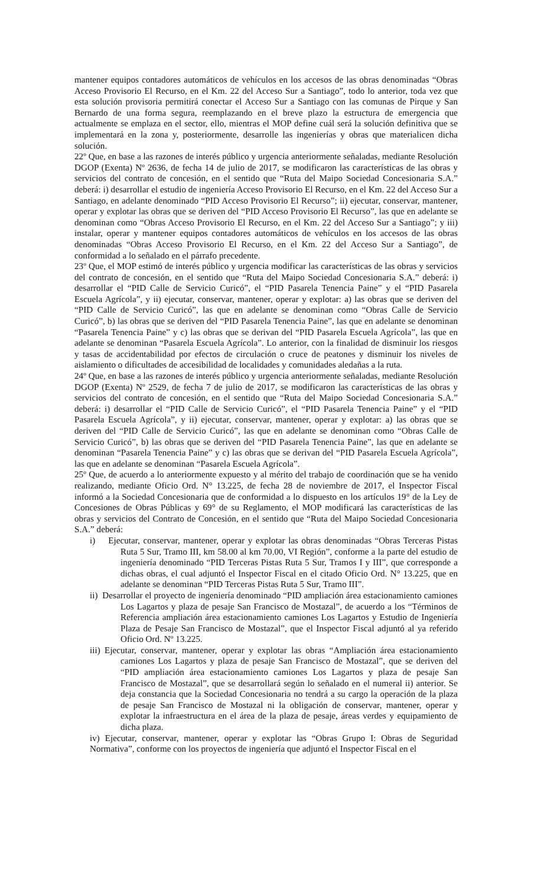mantener equipos contadores automáticos de vehículos en los accesos de las obras denominadas “Obras Acceso Provisorio El Recurso, en el Km. 22 del Acceso Sur a Santiago”, todo lo anterior, toda vez que esta solución provisoria permitirá conectar el Acceso Sur a Santiago con las comunas de Pirque y San Bernardo de una forma segura, reemplazando en el breve plazo la estructura de emergencia que actualmente se emplaza en el sector, ello, mientras el MOP define cuál será la solución definitiva que se implementará en la zona y, posteriormente, desarrolle las ingenierías y obras que materialicen dicha solución.
22º Que, en base a las razones de interés público y urgencia anteriormente señaladas, mediante Resolución DGOP (Exenta) Nº 2636, de fecha 14 de julio de 2017, se modificaron las características de las obras y servicios del contrato de concesión, en el sentido que “Ruta del Maipo Sociedad Concesionaria S.A.” deberá: i) desarrollar el estudio de ingeniería Acceso Provisorio El Recurso, en el Km. 22 del Acceso Sur a Santiago, en adelante denominado “PID Acceso Provisorio El Recurso”; ii) ejecutar, conservar, mantener, operar y explotar las obras que se deriven del “PID Acceso Provisorio El Recurso”, las que en adelante se denominan como “Obras Acceso Provisorio El Recurso, en el Km. 22 del Acceso Sur a Santiago”; y iii) instalar, operar y mantener equipos contadores automáticos de vehículos en los accesos de las obras denominadas “Obras Acceso Provisorio El Recurso, en el Km. 22 del Acceso Sur a Santiago”, de conformidad a lo señalado en el párrafo precedente.
23º Que, el MOP estimó de interés público y urgencia modificar las características de las obras y servicios del contrato de concesión, en el sentido que “Ruta del Maipo Sociedad Concesionaria S.A.” deberá: i) desarrollar el “PID Calle de Servicio Curicó”, el “PID Pasarela Tenencia Paine” y el “PID Pasarela Escuela Agrícola”, y ii) ejecutar, conservar, mantener, operar y explotar: a) las obras que se deriven del “PID Calle de Servicio Curicó”, las que en adelante se denominan como “Obras Calle de Servicio Curicó”, b) las obras que se deriven del “PID Pasarela Tenencia Paine”, las que en adelante se denominan “Pasarela Tenencia Paine” y c) las obras que se derivan del “PID Pasarela Escuela Agrícola”, las que en adelante se denominan “Pasarela Escuela Agrícola”. Lo anterior, con la finalidad de disminuir los riesgos y tasas de accidentabilidad por efectos de circulación o cruce de peatones y disminuir los niveles de aislamiento o dificultades de accesibilidad de localidades y comunidades aledañas a la ruta.
24º Que, en base a las razones de interés público y urgencia anteriormente señaladas, mediante Resolución DGOP (Exenta) Nº 2529, de fecha 7 de julio de 2017, se modificaron las características de las obras y servicios del contrato de concesión, en el sentido que “Ruta del Maipo Sociedad Concesionaria S.A.” deberá: i) desarrollar el “PID Calle de Servicio Curicó”, el “PID Pasarela Tenencia Paine” y el “PID Pasarela Escuela Agrícola”, y ii) ejecutar, conservar, mantener, operar y explotar: a) las obras que se deriven del “PID Calle de Servicio Curicó”, las que en adelante se denominan como “Obras Calle de Servicio Curicó”, b) las obras que se deriven del “PID Pasarela Tenencia Paine”, las que en adelante se denominan “Pasarela Tenencia Paine” y c) las obras que se derivan del “PID Pasarela Escuela Agrícola”, las que en adelante se denominan “Pasarela Escuela Agrícola”.
25º Que, de acuerdo a lo anteriormente expuesto y al mérito del trabajo de coordinación que se ha venido realizando, mediante Oficio Ord. N° 13.225, de fecha 28 de noviembre de 2017, el Inspector Fiscal informó a la Sociedad Concesionaria que de conformidad a lo dispuesto en los artículos 19° de la Ley de Concesiones de Obras Públicas y 69° de su Reglamento, el MOP modificará las características de las obras y servicios del Contrato de Concesión, en el sentido que “Ruta del Maipo Sociedad Concesionaria S.A.” deberá:
i) Ejecutar, conservar, mantener, operar y explotar las obras denominadas “Obras Terceras Pistas Ruta 5 Sur, Tramo III, km 58.00 al km 70.00, VI Región”, conforme a la parte del estudio de ingeniería denominado “PID Terceras Pistas Ruta 5 Sur, Tramos I y III”, que corresponde a dichas obras, el cual adjuntó el Inspector Fiscal en el citado Oficio Ord. N° 13.225, que en adelante se denominan “PID Terceras Pistas Ruta 5 Sur, Tramo III”.
ii) Desarrollar el proyecto de ingeniería denominado “PID ampliación área estacionamiento camiones Los Lagartos y plaza de pesaje San Francisco de Mostazal”, de acuerdo a los “Términos de Referencia ampliación área estacionamiento camiones Los Lagartos y Estudio de Ingeniería Plaza de Pesaje San Francisco de Mostazal”, que el Inspector Fiscal adjuntó al ya referido Oficio Ord. Nº 13.225.
iii) Ejecutar, conservar, mantener, operar y explotar las obras “Ampliación área estacionamiento camiones Los Lagartos y plaza de pesaje San Francisco de Mostazal”, que se deriven del “PID ampliación área estacionamiento camiones Los Lagartos y plaza de pesaje San Francisco de Mostazal”, que se desarrollará según lo señalado en el numeral ii) anterior. Se deja constancia que la Sociedad Concesionaria no tendrá a su cargo la operación de la plaza de pesaje San Francisco de Mostazal ni la obligación de conservar, mantener, operar y explotar la infraestructura en el área de la plaza de pesaje, áreas verdes y equipamiento de dicha plaza.
iv) Ejecutar, conservar, mantener, operar y explotar las “Obras Grupo I: Obras de Seguridad Normativa”, conforme con los proyectos de ingeniería que adjuntó el Inspector Fiscal en el